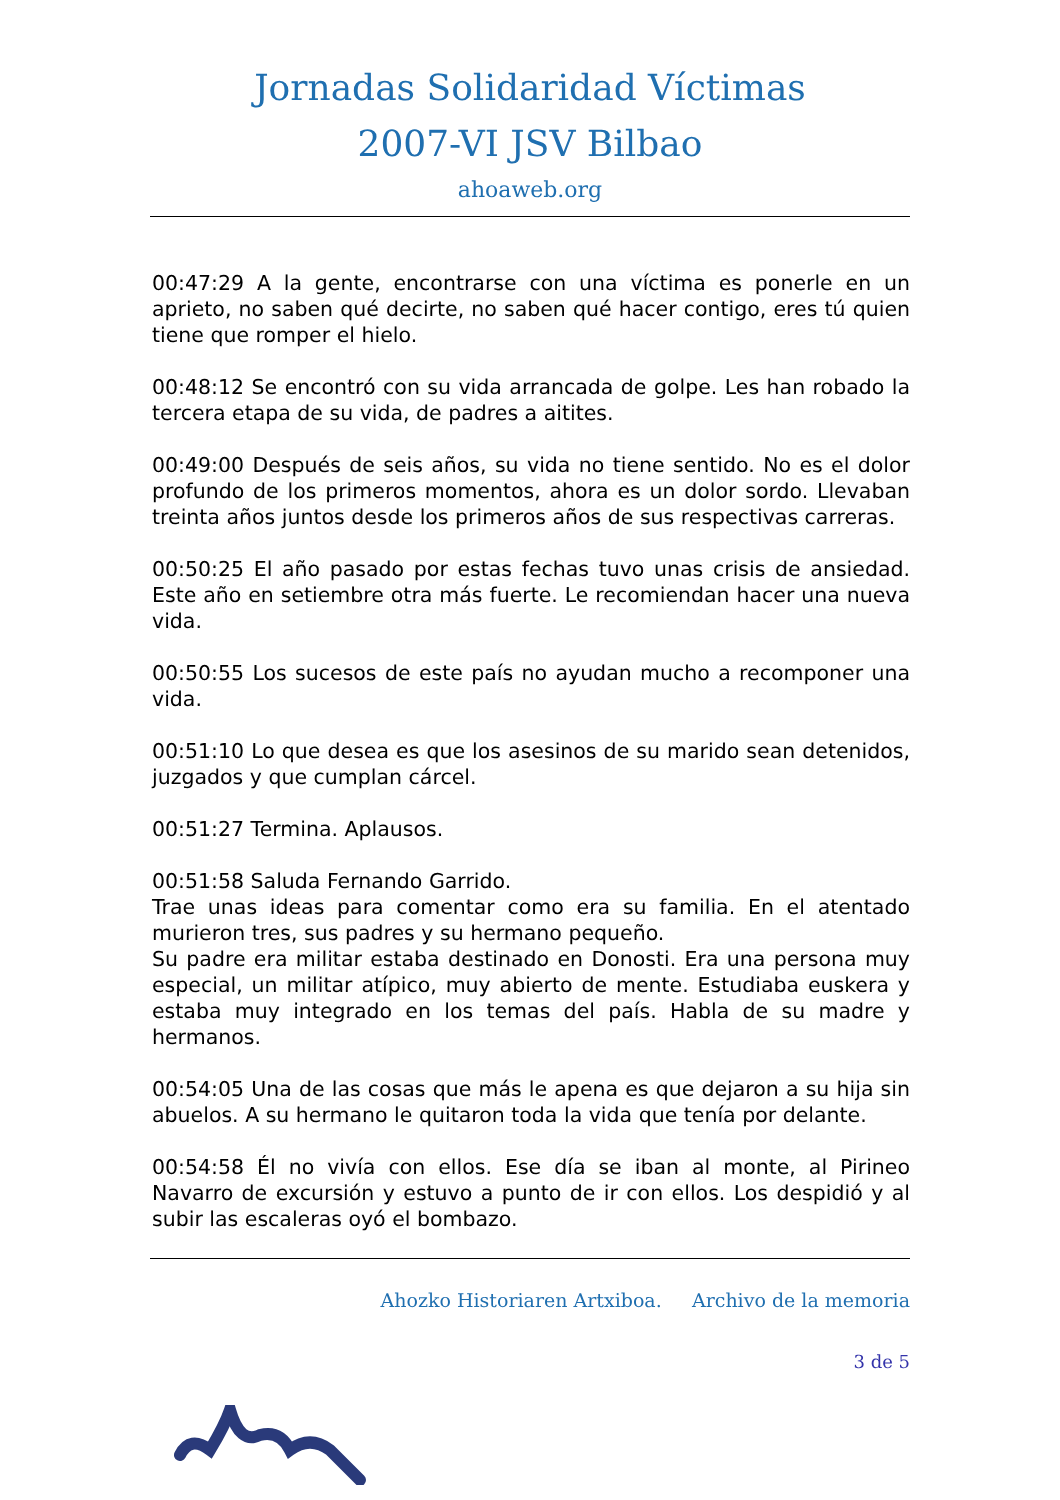Jornadas Solidaridad Víctimas
2007-VI JSV Bilbao
ahoaweb.org
00:47:29 A la gente, encontrarse con una víctima es ponerle en un aprieto, no saben qué decirte, no saben qué hacer contigo, eres tú quien tiene que romper el hielo.
00:48:12 Se encontró con su vida arrancada de golpe. Les han robado la tercera etapa de su vida, de padres a aitites.
00:49:00 Después de seis años, su vida no tiene sentido. No es el dolor profundo de los primeros momentos, ahora es un dolor sordo. Llevaban treinta años juntos desde los primeros años de sus respectivas carreras.
00:50:25 El año pasado por estas fechas tuvo unas crisis de ansiedad. Este año en setiembre otra más fuerte. Le recomiendan hacer una nueva vida.
00:50:55 Los sucesos de este país no ayudan mucho a recomponer una vida.
00:51:10 Lo que desea es que los asesinos de su marido sean detenidos, juzgados y que cumplan cárcel.
00:51:27 Termina. Aplausos.
00:51:58 Saluda Fernando Garrido.
Trae unas ideas para comentar como era su familia. En el atentado murieron tres, sus padres y su hermano pequeño.
Su padre era militar estaba destinado en Donosti. Era una persona muy especial, un militar atípico, muy abierto de mente. Estudiaba euskera y estaba muy integrado en los temas del país. Habla de su madre y hermanos.
00:54:05 Una de las cosas que más le apena es que dejaron a su hija sin abuelos. A su hermano le quitaron toda la vida que tenía por delante.
00:54:58 Él no vivía con ellos. Ese día se iban al monte, al Pirineo Navarro de excursión y estuvo a punto de ir con ellos. Los despidió y al subir las escaleras oyó el bombazo.
Ahozko Historiaren Artxiboa. Archivo de la memoria
3 de 5